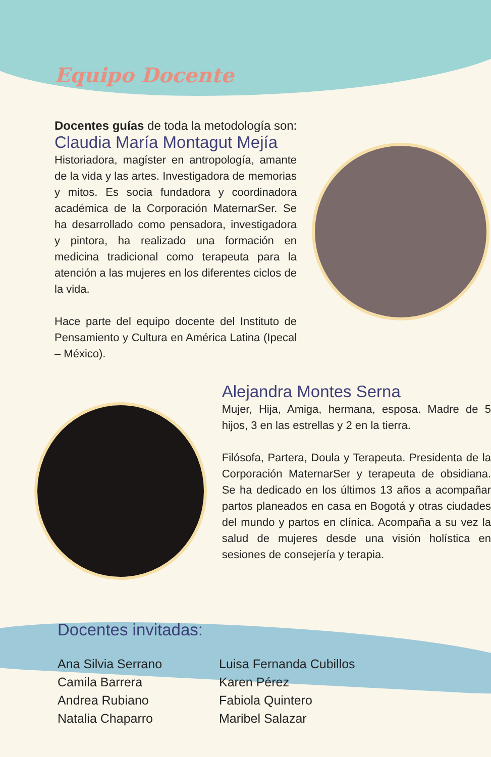Equipo Docente
Docentes guías de toda la metodología son:
Claudia María Montagut Mejía
Historiadora, magíster en antropología, amante de la vida y las artes. Investigadora de memorias y mitos. Es socia fundadora y coordinadora académica de la Corporación MaternarSer. Se ha desarrollado como pensadora, investigadora y pintora, ha realizado una formación en medicina tradicional como terapeuta para la atención a las mujeres en los diferentes ciclos de la vida.
Hace parte del equipo docente del Instituto de Pensamiento y Cultura en América Latina (Ipecal – México).
Alejandra Montes Serna
Mujer, Hija, Amiga, hermana, esposa. Madre de 5 hijos, 3 en las estrellas y 2 en la tierra.
Filósofa, Partera, Doula y Terapeuta. Presidenta de la Corporación MaternarSer y terapeuta de obsidiana. Se ha dedicado en los últimos 13 años a acompañar partos planeados en casa en Bogotá y otras ciudades del mundo y partos en clínica. Acompaña a su vez la salud de mujeres desde una visión holística en sesiones de consejería y terapia.
Docentes invitadas:
Ana Silvia Serrano
Camila Barrera
Andrea Rubiano
Natalia Chaparro
Luisa Fernanda Cubillos
Karen Pérez
Fabiola Quintero
Maribel Salazar